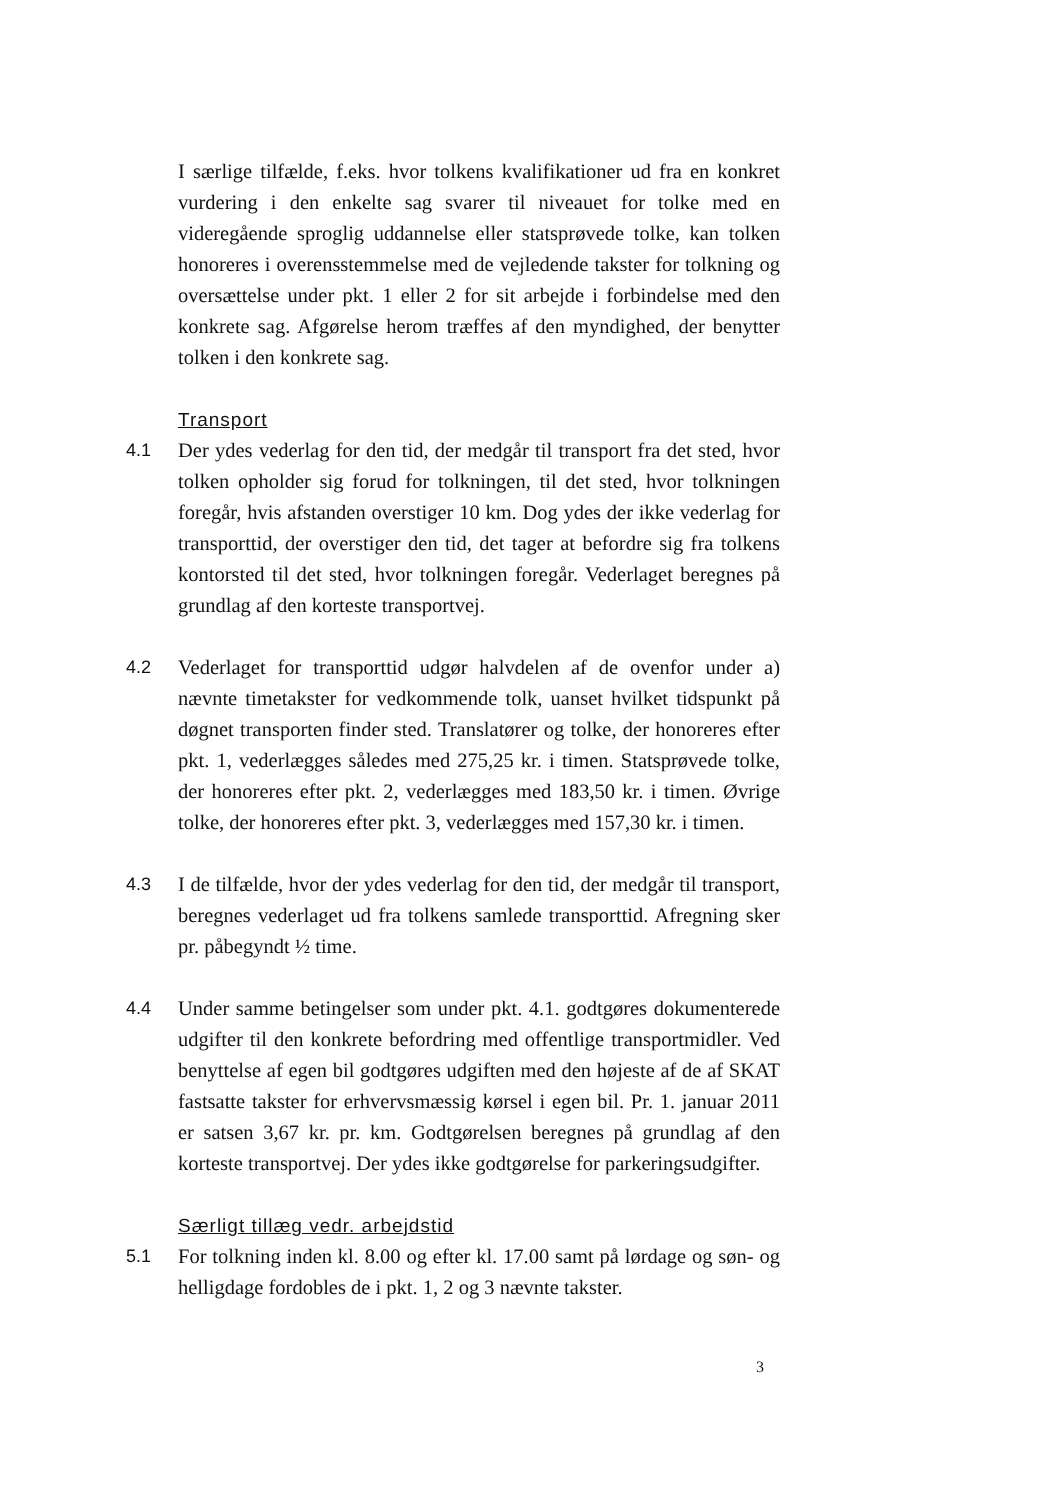I særlige tilfælde, f.eks. hvor tolkens kvalifikationer ud fra en konkret vurdering i den enkelte sag svarer til niveauet for tolke med en videregående sproglig uddannelse eller statsprøvede tolke, kan tolken honoreres i overensstemmelse med de vejledende takster for tolkning og oversættelse under pkt. 1 eller 2 for sit arbejde i forbindelse med den konkrete sag. Afgørelse herom træffes af den myndighed, der benytter tolken i den konkrete sag.
Transport
4.1 Der ydes vederlag for den tid, der medgår til transport fra det sted, hvor tolken opholder sig forud for tolkningen, til det sted, hvor tolkningen foregår, hvis afstanden overstiger 10 km. Dog ydes der ikke vederlag for transporttid, der overstiger den tid, det tager at befordre sig fra tolkens kontorsted til det sted, hvor tolkningen foregår. Vederlaget beregnes på grundlag af den korteste transportvej.
4.2 Vederlaget for transporttid udgør halvdelen af de ovenfor under a) nævnte timetakster for vedkommende tolk, uanset hvilket tidspunkt på døgnet transporten finder sted. Translatører og tolke, der honoreres efter pkt. 1, vederlægges således med 275,25 kr. i timen. Statsprøvede tolke, der honoreres efter pkt. 2, vederlægges med 183,50 kr. i timen. Øvrige tolke, der honoreres efter pkt. 3, vederlægges med 157,30 kr. i timen.
4.3 I de tilfælde, hvor der ydes vederlag for den tid, der medgår til transport, beregnes vederlaget ud fra tolkens samlede transporttid. Afregning sker pr. påbegyndt ½ time.
4.4 Under samme betingelser som under pkt. 4.1. godtgøres dokumenterede udgifter til den konkrete befordring med offentlige transportmidler. Ved benyttelse af egen bil godtgøres udgiften med den højeste af de af SKAT fastsatte takster for erhvervsmæssig kørsel i egen bil. Pr. 1. januar 2011 er satsen 3,67 kr. pr. km. Godtgørelsen beregnes på grundlag af den korteste transportvej. Der ydes ikke godtgørelse for parkeringsudgifter.
Særligt tillæg vedr. arbejdstid
5.1 For tolkning inden kl. 8.00 og efter kl. 17.00 samt på lørdage og søn- og helligdage fordobles de i pkt. 1, 2 og 3 nævnte takster.
3